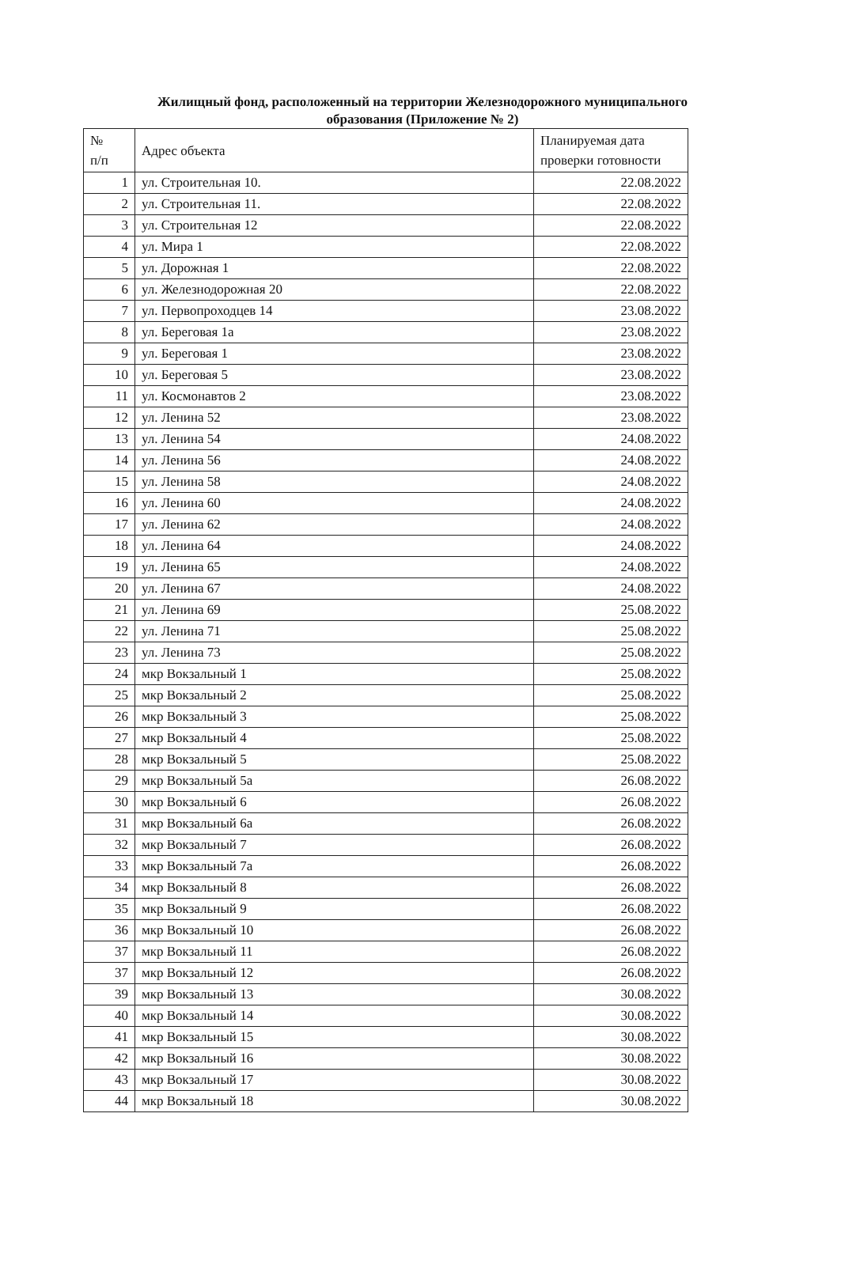Жилищный фонд, расположенный на территории Железнодорожного муниципального образования (Приложение № 2)
| № п/п | Адрес объекта | Планируемая дата проверки готовности |
| --- | --- | --- |
| 1 | ул. Строительная 10. | 22.08.2022 |
| 2 | ул. Строительная 11. | 22.08.2022 |
| 3 | ул. Строительная 12 | 22.08.2022 |
| 4 | ул. Мира 1 | 22.08.2022 |
| 5 | ул. Дорожная 1 | 22.08.2022 |
| 6 | ул. Железнодорожная 20 | 22.08.2022 |
| 7 | ул. Первопроходцев 14 | 23.08.2022 |
| 8 | ул. Береговая 1а | 23.08.2022 |
| 9 | ул. Береговая 1 | 23.08.2022 |
| 10 | ул. Береговая 5 | 23.08.2022 |
| 11 | ул. Космонавтов 2 | 23.08.2022 |
| 12 | ул. Ленина 52 | 23.08.2022 |
| 13 | ул. Ленина 54 | 24.08.2022 |
| 14 | ул. Ленина 56 | 24.08.2022 |
| 15 | ул. Ленина 58 | 24.08.2022 |
| 16 | ул. Ленина 60 | 24.08.2022 |
| 17 | ул. Ленина 62 | 24.08.2022 |
| 18 | ул. Ленина 64 | 24.08.2022 |
| 19 | ул. Ленина 65 | 24.08.2022 |
| 20 | ул. Ленина 67 | 24.08.2022 |
| 21 | ул. Ленина 69 | 25.08.2022 |
| 22 | ул. Ленина 71 | 25.08.2022 |
| 23 | ул. Ленина 73 | 25.08.2022 |
| 24 | мкр Вокзальный 1 | 25.08.2022 |
| 25 | мкр Вокзальный 2 | 25.08.2022 |
| 26 | мкр Вокзальный 3 | 25.08.2022 |
| 27 | мкр Вокзальный 4 | 25.08.2022 |
| 28 | мкр Вокзальный 5 | 25.08.2022 |
| 29 | мкр Вокзальный 5а | 26.08.2022 |
| 30 | мкр Вокзальный 6 | 26.08.2022 |
| 31 | мкр Вокзальный 6а | 26.08.2022 |
| 32 | мкр Вокзальный 7 | 26.08.2022 |
| 33 | мкр Вокзальный 7а | 26.08.2022 |
| 34 | мкр Вокзальный 8 | 26.08.2022 |
| 35 | мкр Вокзальный 9 | 26.08.2022 |
| 36 | мкр Вокзальный 10 | 26.08.2022 |
| 37 | мкр Вокзальный 11 | 26.08.2022 |
| 37 | мкр Вокзальный 12 | 26.08.2022 |
| 39 | мкр Вокзальный 13 | 30.08.2022 |
| 40 | мкр Вокзальный 14 | 30.08.2022 |
| 41 | мкр Вокзальный 15 | 30.08.2022 |
| 42 | мкр Вокзальный 16 | 30.08.2022 |
| 43 | мкр Вокзальный 17 | 30.08.2022 |
| 44 | мкр Вокзальный 18 | 30.08.2022 |